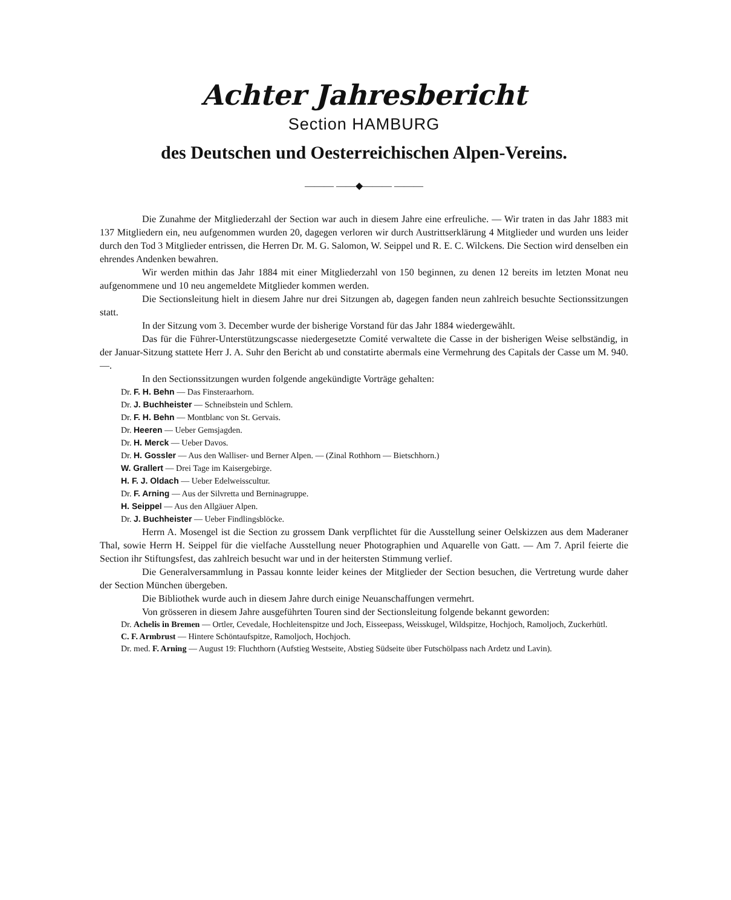Achter Jahresbericht
Section HAMBURG
des Deutschen und Oesterreichischen Alpen-Vereins.
——— ——◆——— ———
Die Zunahme der Mitgliederzahl der Section war auch in diesem Jahre eine erfreuliche. — Wir traten in das Jahr 1883 mit 137 Mitgliedern ein, neu aufgenommen wurden 20, dagegen verloren wir durch Austrittserklärung 4 Mitglieder und wurden uns leider durch den Tod 3 Mitglieder entrissen, die Herren Dr. M. G. Salomon, W. Seippel und R. E. C. Wilckens. Die Section wird denselben ein ehrendes Andenken bewahren.
Wir werden mithin das Jahr 1884 mit einer Mitgliederzahl von 150 beginnen, zu denen 12 bereits im letzten Monat neu aufgenommene und 10 neu angemeldete Mitglieder kommen werden.
Die Sectionsleitung hielt in diesem Jahre nur drei Sitzungen ab, dagegen fanden neun zahlreich besuchte Sectionssitzungen statt.
In der Sitzung vom 3. December wurde der bisherige Vorstand für das Jahr 1884 wiedergewählt.
Das für die Führer-Unterstützungscasse niedergesetzte Comité verwaltete die Casse in der bisherigen Weise selbständig, in der Januar-Sitzung stattete Herr J. A. Suhr den Bericht ab und constatirte abermals eine Vermehrung des Capitals der Casse um M. 940. —.
In den Sectionssitzungen wurden folgende angekündigte Vorträge gehalten:
Dr. F. H. Behn — Das Finsteraarhorn.
Dr. J. Buchheister — Schneibstein und Schlern.
Dr. F. H. Behn — Montblanc von St. Gervais.
Dr. Heeren — Ueber Gemsjagden.
Dr. H. Merck — Ueber Davos.
Dr. H. Gossler — Aus den Walliser- und Berner Alpen. — (Zinal Rothhorn — Bietschhorn.)
W. Grallert — Drei Tage im Kaisergebirge.
H. F. J. Oldach — Ueber Edelweisscultur.
Dr. F. Arning — Aus der Silvretta und Berninagruppe.
H. Seippel — Aus den Allgäuer Alpen.
Dr. J. Buchheister — Ueber Findlingsblöcke.
Herrn A. Mosengel ist die Section zu grossem Dank verpflichtet für die Ausstellung seiner Oelskizzen aus dem Maderaner Thal, sowie Herrn H. Seippel für die vielfache Ausstellung neuer Photographien und Aquarelle von Gatt. — Am 7. April feierte die Section ihr Stiftungsfest, das zahlreich besucht war und in der heitersten Stimmung verlief.
Die Generalversammlung in Passau konnte leider keines der Mitglieder der Section besuchen, die Vertretung wurde daher der Section München übergeben.
Die Bibliothek wurde auch in diesem Jahre durch einige Neuanschaffungen vermehrt.
Von grösseren in diesem Jahre ausgeführten Touren sind der Sectionsleitung folgende bekannt geworden:
Dr. Achelis in Bremen — Ortler, Cevedale, Hochleitenspitze und Joch, Eisseepass, Weisskugel, Wildspitze, Hochjoch, Ramoljoch, Zuckerhütl.
C. F. Armbrust — Hintere Schöntaufspitze, Ramoljoch, Hochjoch.
Dr. med. F. Arning — August 19: Fluchthorn (Aufstieg Westseite, Abstieg Südseite über Futschölpass nach Ardetz und Lavin).